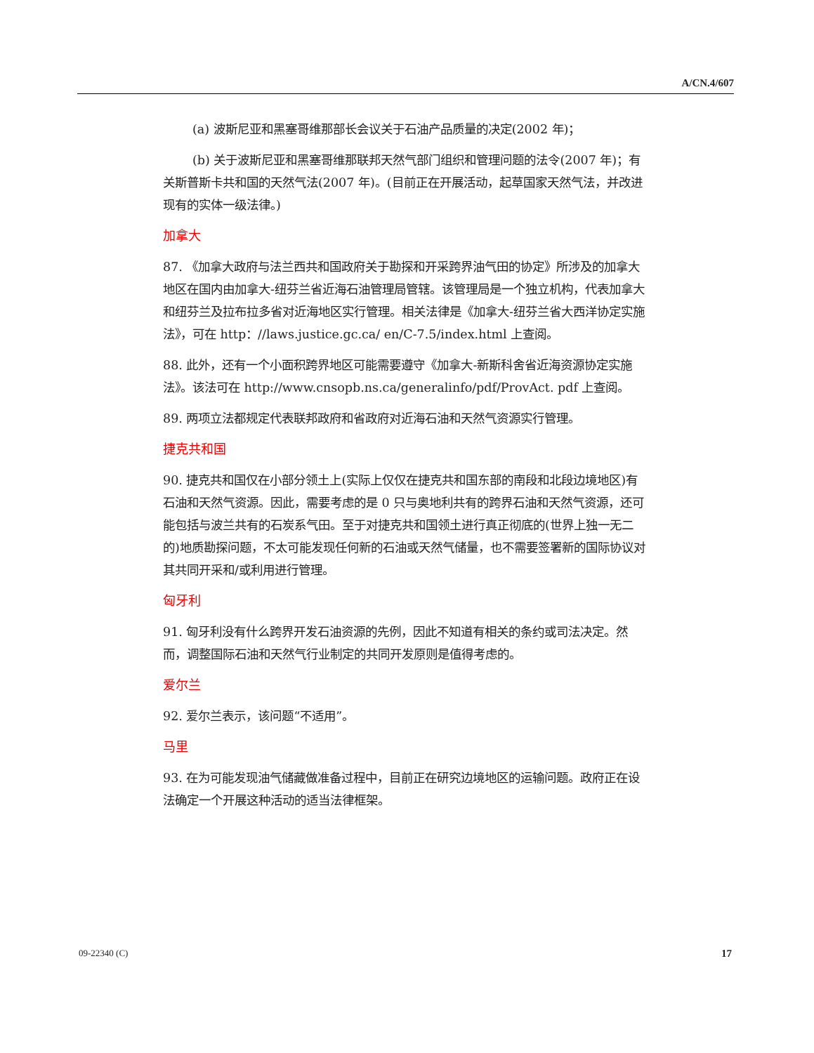A/CN.4/607
(a) 波斯尼亚和黑塞哥维那部长会议关于石油产品质量的决定(2002 年)；
(b) 关于波斯尼亚和黑塞哥维那联邦天然气部门组织和管理问题的法令(2007 年)；有关斯普斯卡共和国的天然气法(2007 年)。(目前正在开展活动，起草国家天然气法，并改进现有的实体一级法律。)
加拿大
87. 《加拿大政府与法兰西共和国政府关于勘探和开采跨界油气田的协定》所涉及的加拿大地区在国内由加拿大-纽芬兰省近海石油管理局管辖。该管理局是一个独立机构，代表加拿大和纽芬兰及拉布拉多省对近海地区实行管理。相关法律是《加拿大-纽芬兰省大西洋协定实施法》，可在 http：//laws.justice.gc.ca/ en/C-7.5/index.html 上查阅。
88. 此外，还有一个小面积跨界地区可能需要遵守《加拿大-新斯科舍省近海资源协定实施法》。该法可在 http://www.cnsopb.ns.ca/generalinfo/pdf/ProvAct. pdf 上查阅。
89. 两项立法都规定代表联邦政府和省政府对近海石油和天然气资源实行管理。
捷克共和国
90. 捷克共和国仅在小部分领土上(实际上仅仅在捷克共和国东部的南段和北段边境地区)有石油和天然气资源。因此，需要考虑的是 0 只与奥地利共有的跨界石油和天然气资源，还可能包括与波兰共有的石炭系气田。至于对捷克共和国领土进行真正彻底的(世界上独一无二的)地质勘探问题，不太可能发现任何新的石油或天然气储量，也不需要签署新的国际协议对其共同开采和/或利用进行管理。
匈牙利
91. 匈牙利没有什么跨界开发石油资源的先例，因此不知道有相关的条约或司法决定。然而，调整国际石油和天然气行业制定的共同开发原则是值得考虑的。
爱尔兰
92. 爱尔兰表示，该问题“不适用”。
马里
93. 在为可能发现油气储藏做准备过程中，目前正在研究边境地区的运输问题。政府正在设法确定一个开展这种活动的适当法律框架。
09-22340 (C) 17